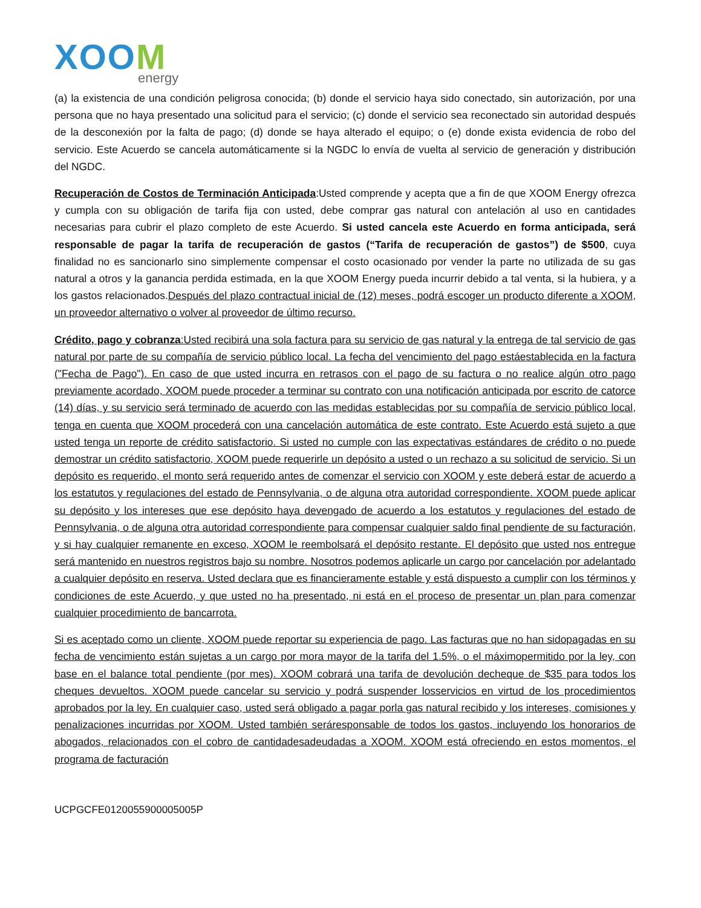XOOM
energy
(a) la existencia de una condición peligrosa conocida; (b) donde el servicio haya sido conectado, sin autorización, por una persona que no haya presentado una solicitud para el servicio; (c) donde el servicio sea reconectado sin autoridad después de la desconexión por la falta de pago; (d) donde se haya alterado el equipo; o (e) donde exista evidencia de robo del servicio. Este Acuerdo se cancela automáticamente si la NGDC lo envía de vuelta al servicio de generación y distribución del NGDC.
Recuperación de Costos de Terminación Anticipada:Usted comprende y acepta que a fin de que XOOM Energy ofrezca y cumpla con su obligación de tarifa fija con usted, debe comprar gas natural con antelación al uso en cantidades necesarias para cubrir el plazo completo de este Acuerdo. Si usted cancela este Acuerdo en forma anticipada, será responsable de pagar la tarifa de recuperación de gastos (“Tarifa de recuperación de gastos”) de $500, cuya finalidad no es sancionarlo sino simplemente compensar el costo ocasionado por vender la parte no utilizada de su gas natural a otros y la ganancia perdida estimada, en la que XOOM Energy pueda incurrir debido a tal venta, si la hubiera, y a los gastos relacionados.Después del plazo contractual inicial de (12) meses, podrá escoger un producto diferente a XOOM, un proveedor alternativo o volver al proveedor de último recurso.
Crédito, pago y cobranza:Usted recibirá una sola factura para su servicio de gas natural y la entrega de tal servicio de gas natural por parte de su compañía de servicio público local. La fecha del vencimiento del pago estáestablecida en la factura ("Fecha de Pago"). En caso de que usted incurra en retrasos con el pago de su factura o no realice algún otro pago previamente acordado, XOOM puede proceder a terminar su contrato con una notificación anticipada por escrito de catorce (14) días, y su servicio será terminado de acuerdo con las medidas establecidas por su compañía de servicio público local, tenga en cuenta que XOOM procederá con una cancelación automática de este contrato. Este Acuerdo está sujeto a que usted tenga un reporte de crédito satisfactorio. Si usted no cumple con las expectativas estándares de crédito o no puede demostrar un crédito satisfactorio, XOOM puede requerirle un depósito a usted o un rechazo a su solicitud de servicio. Si un depósito es requerido, el monto será requerido antes de comenzar el servicio con XOOM y este deberá estar de acuerdo a los estatutos y regulaciones del estado de Pennsylvania, o de alguna otra autoridad correspondiente. XOOM puede aplicar su depósito y los intereses que ese depósito haya devengado de acuerdo a los estatutos y regulaciones del estado de Pennsylvania, o de alguna otra autoridad correspondiente para compensar cualquier saldo final pendiente de su facturación, y si hay cualquier remanente en exceso, XOOM le reembolsará el depósito restante. El depósito que usted nos entregue será mantenido en nuestros registros bajo su nombre. Nosotros podemos aplicarle un cargo por cancelación por adelantado a cualquier depósito en reserva. Usted declara que es financieramente estable y está dispuesto a cumplir con los términos y condiciones de este Acuerdo, y que usted no ha presentado, ni está en el proceso de presentar un plan para comenzar cualquier procedimiento de bancarrota.
Si es aceptado como un cliente, XOOM puede reportar su experiencia de pago. Las facturas que no han sidopagadas en su fecha de vencimiento están sujetas a un cargo por mora mayor de la tarifa del 1.5%, o el máximopermitido por la ley, con base en el balance total pendiente (por mes). XOOM cobrará una tarifa de devolución decheque de $35 para todos los cheques devueltos. XOOM puede cancelar su servicio y podrá suspender losservicios en virtud de los procedimientos aprobados por la ley. En cualquier caso, usted será obligado a pagar porla gas natural recibido y los intereses, comisiones y penalizaciones incurridas por XOOM. Usted también seráresponsable de todos los gastos, incluyendo los honorarios de abogados, relacionados con el cobro de cantidadesadeudadas a XOOM. XOOM está ofreciendo en estos momentos, el programa de facturación
UCPGCFE0120055900005005P